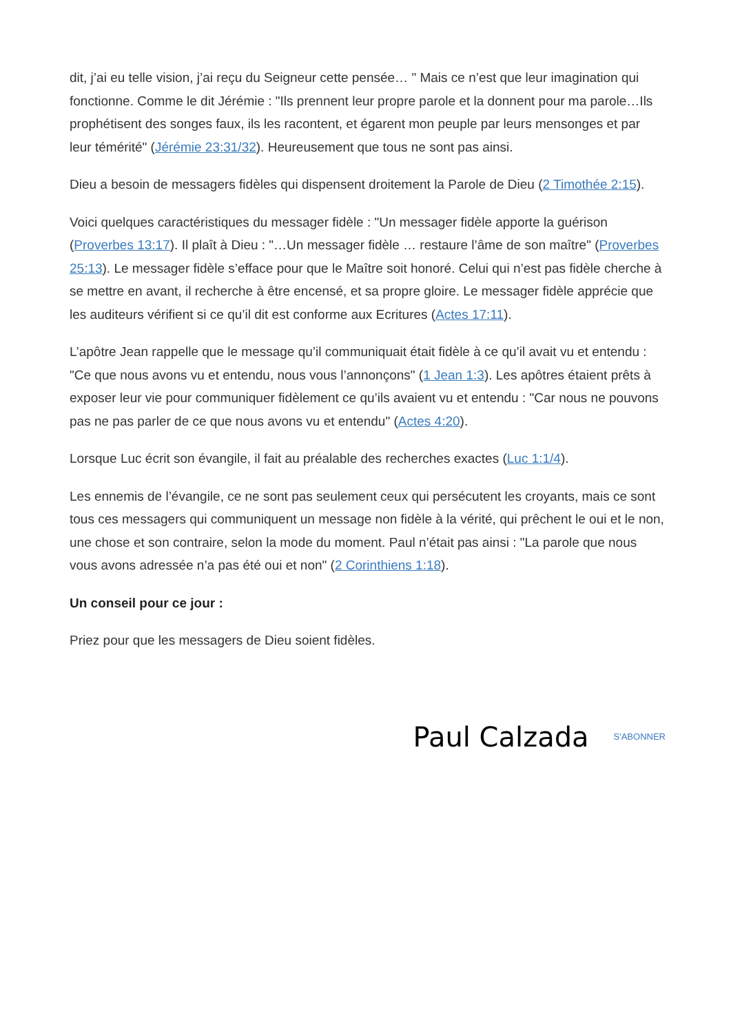dit, j’ai eu telle vision, j’ai reçu du Seigneur cette pensée… " Mais ce n’est que leur imagination qui fonctionne. Comme le dit Jérémie : "Ils prennent leur propre parole et la donnent pour ma parole…Ils prophétisent des songes faux, ils les racontent, et égarent mon peuple par leurs mensonges et par leur témérité" (Jérémie 23:31/32). Heureusement que tous ne sont pas ainsi.
Dieu a besoin de messagers fidèles qui dispensent droitement la Parole de Dieu (2 Timothée 2:15).
Voici quelques caractéristiques du messager fidèle : "Un messager fidèle apporte la guérison (Proverbes 13:17). Il plaît à Dieu : "…Un messager fidèle … restaure l’âme de son maître" (Proverbes 25:13). Le messager fidèle s’efface pour que le Maître soit honoré. Celui qui n’est pas fidèle cherche à se mettre en avant, il recherche à être encensé, et sa propre gloire. Le messager fidèle apprécie que les auditeurs vérifient si ce qu’il dit est conforme aux Ecritures (Actes 17:11).
L’apôtre Jean rappelle que le message qu’il communiquait était fidèle à ce qu’il avait vu et entendu : "Ce que nous avons vu et entendu, nous vous l’annonçons" (1 Jean 1:3). Les apôtres étaient prêts à exposer leur vie pour communiquer fidèlement ce qu’ils avaient vu et entendu : "Car nous ne pouvons pas ne pas parler de ce que nous avons vu et entendu" (Actes 4:20).
Lorsque Luc écrit son évangile, il fait au préalable des recherches exactes (Luc 1:1/4).
Les ennemis de l’évangile, ce ne sont pas seulement ceux qui persécutent les croyants, mais ce sont tous ces messagers qui communiquent un message non fidèle à la vérité, qui prêchent le oui et le non, une chose et son contraire, selon la mode du moment. Paul n’était pas ainsi : "La parole que nous vous avons adressée n’a pas été oui et non" (2 Corinthiens 1:18).
Un conseil pour ce jour :
Priez pour que les messagers de Dieu soient fidèles.
Paul Calzada S'ABONNER